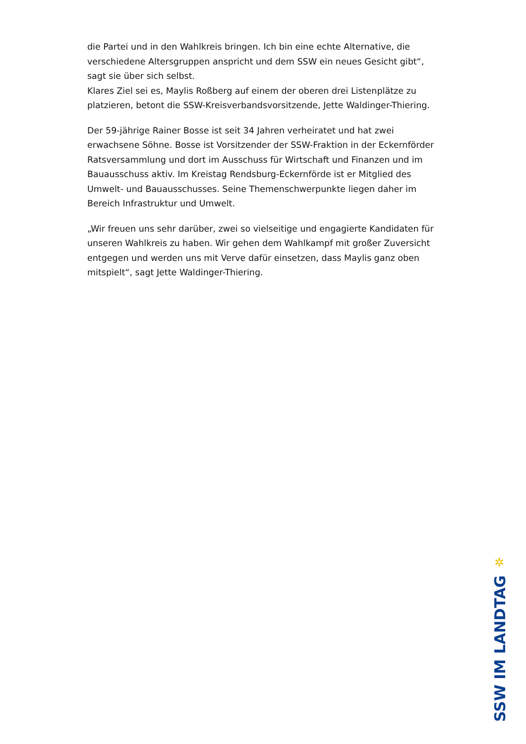die Partei und in den Wahlkreis bringen. Ich bin eine echte Alternative, die verschiedene Altersgruppen anspricht und dem SSW ein neues Gesicht gibt“, sagt sie über sich selbst.
Klares Ziel sei es, Maylis Roßberg auf einem der oberen drei Listenplätze zu platzieren, betont die SSW-Kreisverbandsvorsitzende, Jette Waldinger-Thiering.
Der 59-jährige Rainer Bosse ist seit 34 Jahren verheiratet und hat zwei erwachsene Söhne. Bosse ist Vorsitzender der SSW-Fraktion in der Eckernförder Ratsversammlung und dort im Ausschuss für Wirtschaft und Finanzen und im Bauausschuss aktiv. Im Kreistag Rendsburg-Eckernförde ist er Mitglied des Umwelt- und Bauausschusses. Seine Themenschwerpunkte liegen daher im Bereich Infrastruktur und Umwelt.
„Wir freuen uns sehr darüber, zwei so vielseitige und engagierte Kandidaten für unseren Wahlkreis zu haben. Wir gehen dem Wahlkampf mit großer Zuversicht entgegen und werden uns mit Verve dafür einsetzen, dass Maylis ganz oben mitspielt“, sagt Jette Waldinger-Thiering.
✲
SSW IM LANDTAG